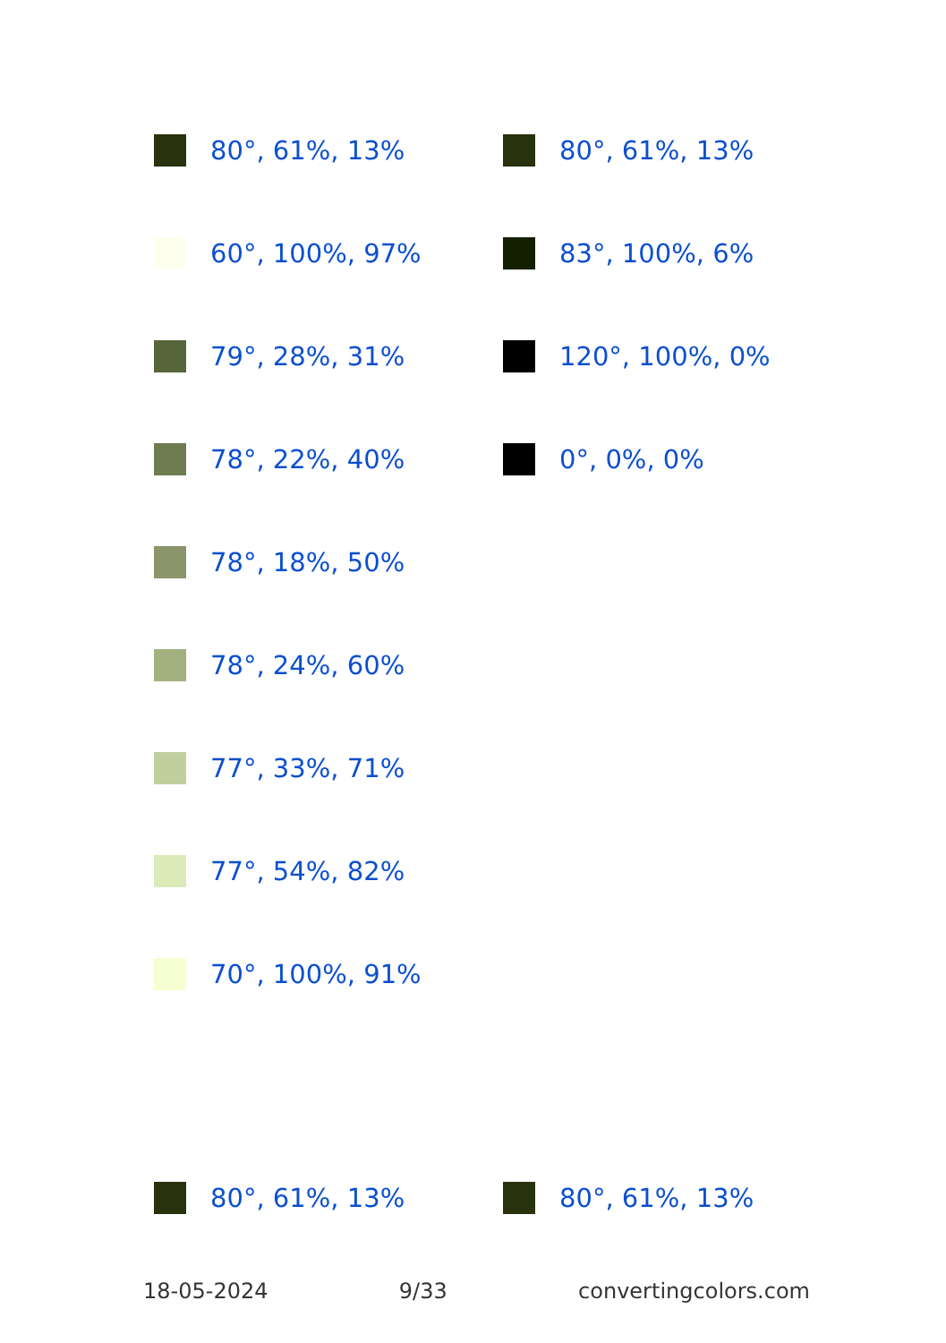80°, 61%, 13%
80°, 61%, 13%
60°, 100%, 97%
83°, 100%, 6%
79°, 28%, 31%
120°, 100%, 0%
78°, 22%, 40%
0°, 0%, 0%
78°, 18%, 50%
78°, 24%, 60%
77°, 33%, 71%
77°, 54%, 82%
70°, 100%, 91%
80°, 61%, 13%
80°, 61%, 13%
18-05-2024 9/33 convertingcolors.com